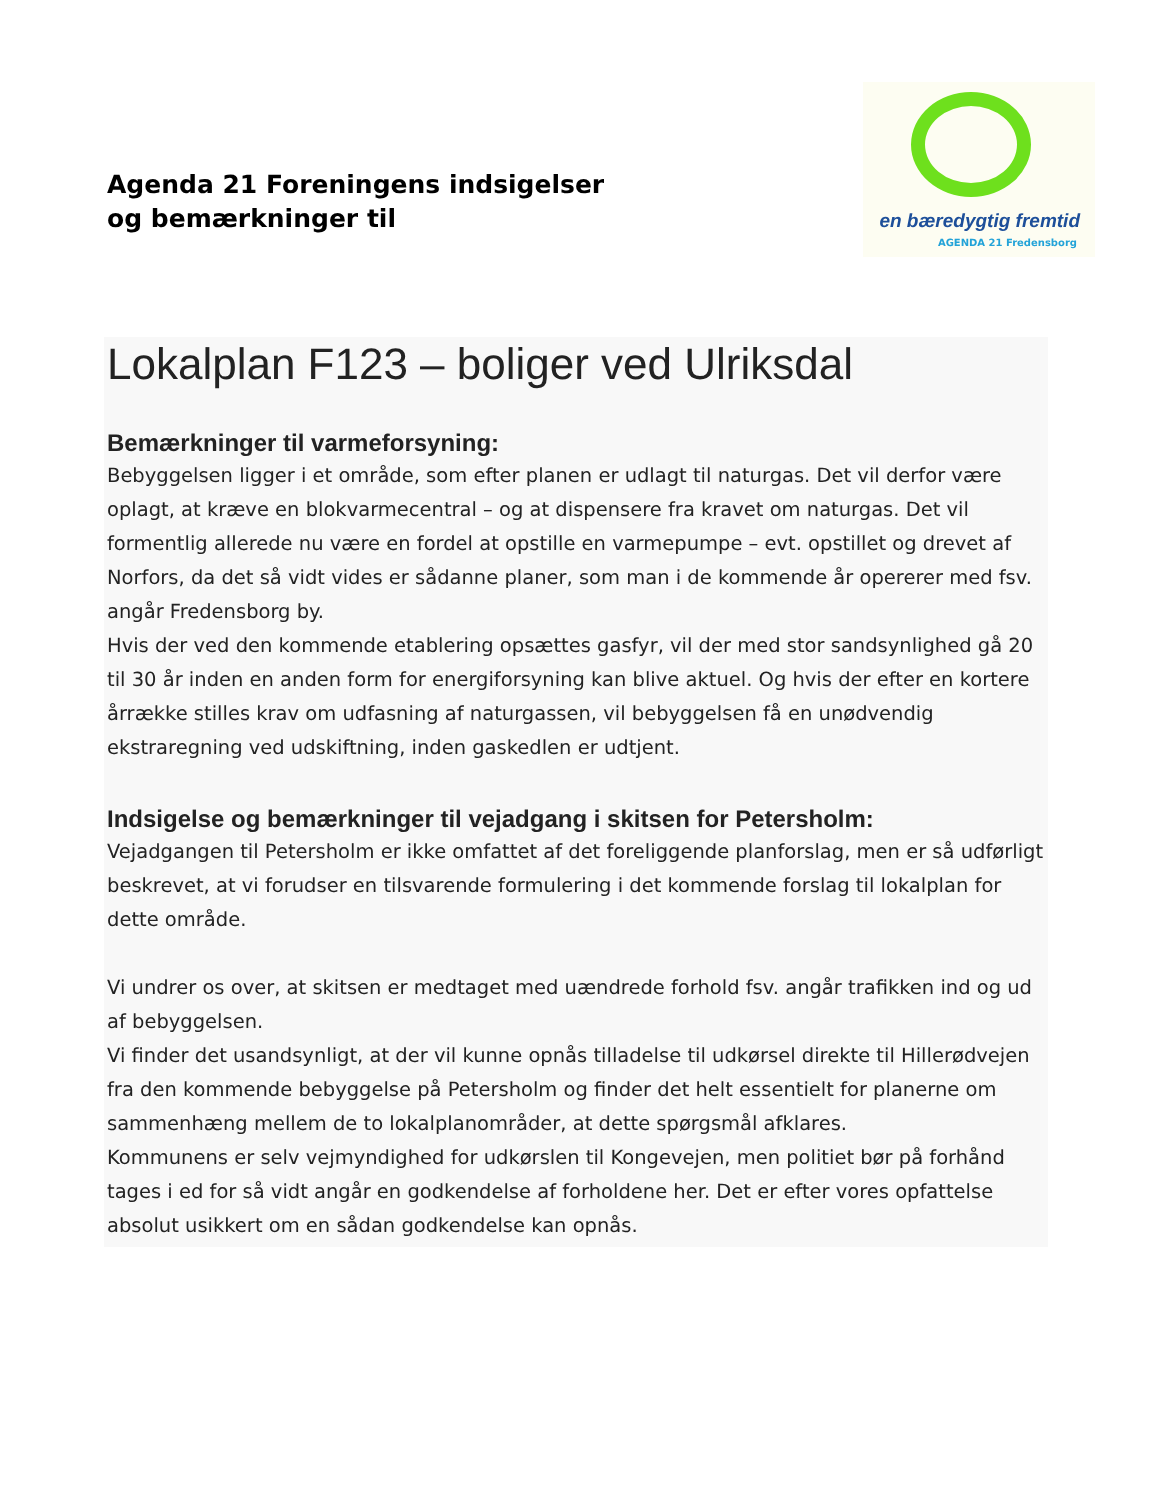Agenda 21 Foreningens indsigelser
og bemærkninger til
en bæredygtig fremtid
AGENDA 21 Fredensborg
Lokalplan F123 – boliger ved Ulriksdal
Bemærkninger til varmeforsyning:
Bebyggelsen ligger i et område, som efter planen er udlagt til naturgas. Det vil derfor være oplagt, at kræve en blokvarmecentral – og at dispensere fra kravet om naturgas. Det vil formentlig allerede nu være en fordel at opstille en varmepumpe – evt. opstillet og drevet af Norfors, da det så vidt vides er sådanne planer, som man i de kommende år opererer med fsv. angår Fredensborg by.
Hvis der ved den kommende etablering opsættes gasfyr, vil der med stor sandsynlighed gå 20 til 30 år inden en anden form for energiforsyning kan blive aktuel. Og hvis der efter en kortere årrække stilles krav om udfasning af naturgassen, vil bebyggelsen få en unødvendig ekstraregning ved udskiftning, inden gaskedlen er udtjent.
Indsigelse og bemærkninger til vejadgang i skitsen for Petersholm:
Vejadgangen til Petersholm er ikke omfattet af det foreliggende planforslag, men er så udførligt beskrevet, at vi forudser en tilsvarende formulering i det kommende forslag til lokalplan for dette område.
Vi undrer os over, at skitsen er medtaget med uændrede forhold fsv. angår trafikken ind og ud af bebyggelsen.
Vi finder det usandsynligt, at der vil kunne opnås tilladelse til udkørsel direkte til Hillerødvejen fra den kommende bebyggelse på Petersholm og finder det helt essentielt for planerne om sammenhæng mellem de to lokalplanområder, at dette spørgsmål afklares.
Kommunens er selv vejmyndighed for udkørslen til Kongevejen, men politiet bør på forhånd tages i ed for så vidt angår en godkendelse af forholdene her. Det er efter vores opfattelse absolut usikkert om en sådan godkendelse kan opnås.